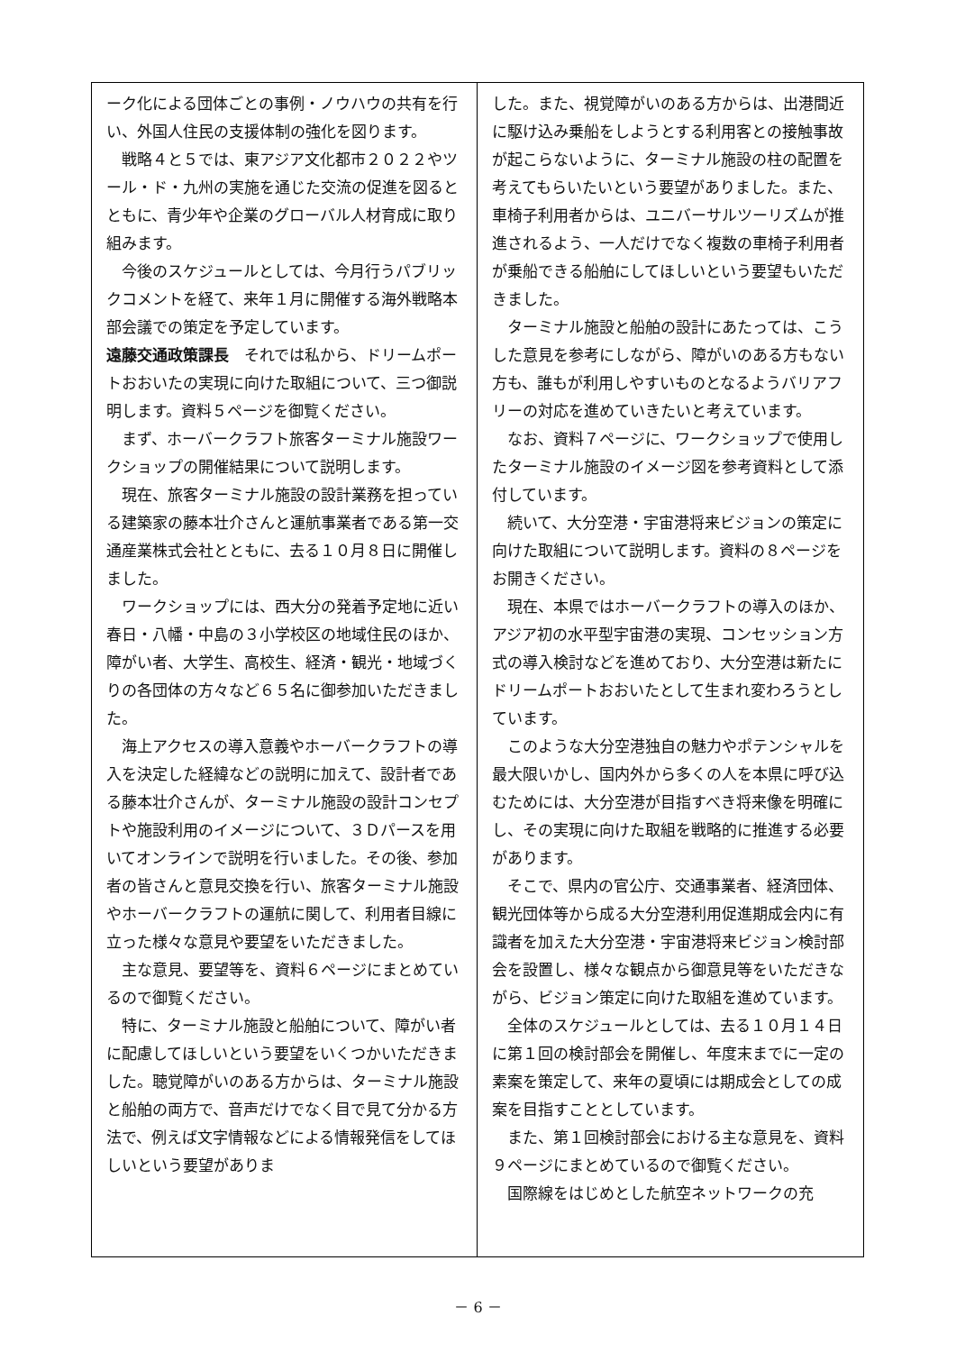ーク化による団体ごとの事例・ノウハウの共有を行い、外国人住民の支援体制の強化を図ります。
戦略４と５では、東アジア文化都市２０２２やツール・ド・九州の実施を通じた交流の促進を図るとともに、青少年や企業のグローバル人材育成に取り組みます。
今後のスケジュールとしては、今月行うパブリックコメントを経て、来年１月に開催する海外戦略本部会議での策定を予定しています。
遠藤交通政策課長　それでは私から、ドリームポートおおいたの実現に向けた取組について、三つ御説明します。資料５ページを御覧ください。
まず、ホーバークラフト旅客ターミナル施設ワークショップの開催結果について説明します。
現在、旅客ターミナル施設の設計業務を担っている建築家の藤本壮介さんと運航事業者である第一交通産業株式会社とともに、去る１０月８日に開催しました。
ワークショップには、西大分の発着予定地に近い春日・八幡・中島の３小学校区の地域住民のほか、障がい者、大学生、高校生、経済・観光・地域づくりの各団体の方々など６５名に御参加いただきました。
海上アクセスの導入意義やホーバークラフトの導入を決定した経緯などの説明に加えて、設計者である藤本壮介さんが、ターミナル施設の設計コンセプトや施設利用のイメージについて、３Ｄパースを用いてオンラインで説明を行いました。その後、参加者の皆さんと意見交換を行い、旅客ターミナル施設やホーバークラフトの運航に関して、利用者目線に立った様々な意見や要望をいただきました。
主な意見、要望等を、資料６ページにまとめているので御覧ください。
特に、ターミナル施設と船舶について、障がい者に配慮してほしいという要望をいくつかいただきました。聴覚障がいのある方からは、ターミナル施設と船舶の両方で、音声だけでなく目で見て分かる方法で、例えば文字情報などによる情報発信をしてほしいという要望がありま
した。また、視覚障がいのある方からは、出港間近に駆け込み乗船をしようとする利用客との接触事故が起こらないように、ターミナル施設の柱の配置を考えてもらいたいという要望がありました。また、車椅子利用者からは、ユニバーサルツーリズムが推進されるよう、一人だけでなく複数の車椅子利用者が乗船できる船舶にしてほしいという要望もいただきました。
ターミナル施設と船舶の設計にあたっては、こうした意見を参考にしながら、障がいのある方もない方も、誰もが利用しやすいものとなるようバリアフリーの対応を進めていきたいと考えています。
なお、資料７ページに、ワークショップで使用したターミナル施設のイメージ図を参考資料として添付しています。
続いて、大分空港・宇宙港将来ビジョンの策定に向けた取組について説明します。資料の８ページをお開きください。
現在、本県ではホーバークラフトの導入のほか、アジア初の水平型宇宙港の実現、コンセッション方式の導入検討などを進めており、大分空港は新たにドリームポートおおいたとして生まれ変わろうとしています。
このような大分空港独自の魅力やポテンシャルを最大限いかし、国内外から多くの人を本県に呼び込むためには、大分空港が目指すべき将来像を明確にし、その実現に向けた取組を戦略的に推進する必要があります。
そこで、県内の官公庁、交通事業者、経済団体、観光団体等から成る大分空港利用促進期成会内に有識者を加えた大分空港・宇宙港将来ビジョン検討部会を設置し、様々な観点から御意見等をいただきながら、ビジョン策定に向けた取組を進めています。
全体のスケジュールとしては、去る１０月１４日に第１回の検討部会を開催し、年度末までに一定の素案を策定して、来年の夏頃には期成会としての成案を目指すこととしています。
また、第１回検討部会における主な意見を、資料９ページにまとめているので御覧ください。
国際線をはじめとした航空ネットワークの充
－ 6 －